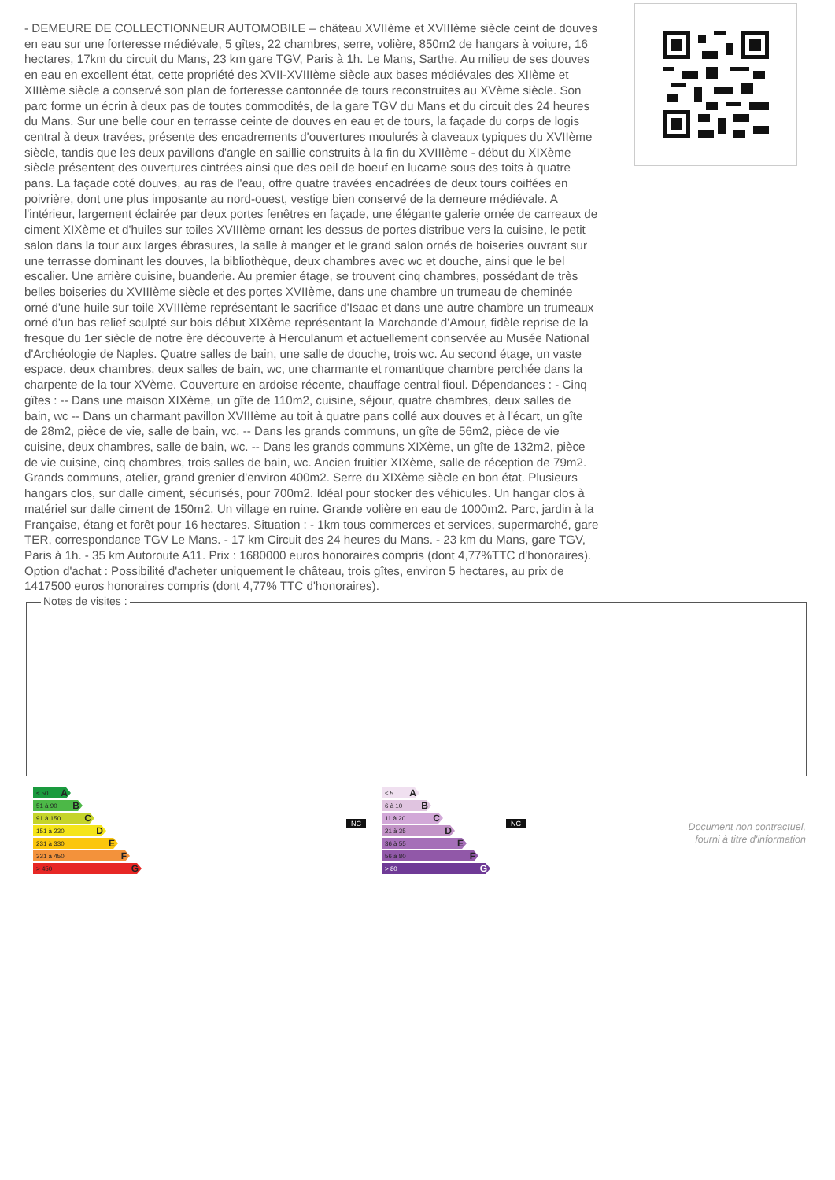- DEMEURE DE COLLECTIONNEUR AUTOMOBILE – château XVIIème et XVIIIème siècle ceint de douves en eau sur une forteresse médiévale, 5 gîtes, 22 chambres, serre, volière, 850m2 de hangars à voiture, 16 hectares, 17km du circuit du Mans, 23 km gare TGV, Paris à 1h. Le Mans, Sarthe. Au milieu de ses douves en eau en excellent état, cette propriété des XVII-XVIIIème siècle aux bases médiévales des XIIème et XIIIème siècle a conservé son plan de forteresse cantonnée de tours reconstruites au XVème siècle. Son parc forme un écrin à deux pas de toutes commodités, de la gare TGV du Mans et du circuit des 24 heures du Mans. Sur une belle cour en terrasse ceinte de douves en eau et de tours, la façade du corps de logis central à deux travées, présente des encadrements d'ouvertures moulurés à claveaux typiques du XVIIème siècle, tandis que les deux pavillons d'angle en saillie construits à la fin du XVIIIème - début du XIXème siècle présentent des ouvertures cintrées ainsi que des oeil de boeuf en lucarne sous des toits à quatre pans. La façade coté douves, au ras de l'eau, offre quatre travées encadrées de deux tours coiffées en poivrière, dont une plus imposante au nord-ouest, vestige bien conservé de la demeure médiévale. A l'intérieur, largement éclairée par deux portes fenêtres en façade, une élégante galerie ornée de carreaux de ciment XIXème et d'huiles sur toiles XVIIIème ornant les dessus de portes distribue vers la cuisine, le petit salon dans la tour aux larges ébrasures, la salle à manger et le grand salon ornés de boiseries ouvrant sur une terrasse dominant les douves, la bibliothèque, deux chambres avec wc et douche, ainsi que le bel escalier. Une arrière cuisine, buanderie. Au premier étage, se trouvent cinq chambres, possédant de très belles boiseries du XVIIIème siècle et des portes XVIIème, dans une chambre un trumeau de cheminée orné d'une huile sur toile XVIIIème représentant le sacrifice d'Isaac et dans une autre chambre un trumeaux orné d'un bas relief sculpté sur bois début XIXème représentant la Marchande d'Amour, fidèle reprise de la fresque du 1er siècle de notre ère découverte à Herculanum et actuellement conservée au Musée National d'Archéologie de Naples. Quatre salles de bain, une salle de douche, trois wc. Au second étage, un vaste espace, deux chambres, deux salles de bain, wc, une charmante et romantique chambre perchée dans la charpente de la tour XVème. Couverture en ardoise récente, chauffage central fioul. Dépendances : - Cinq gîtes : -- Dans une maison XIXème, un gîte de 110m2, cuisine, séjour, quatre chambres, deux salles de bain, wc -- Dans un charmant pavillon XVIIIème au toit à quatre pans collé aux douves et à l'écart, un gîte de 28m2, pièce de vie, salle de bain, wc. -- Dans les grands communs, un gîte de 56m2, pièce de vie cuisine, deux chambres, salle de bain, wc. -- Dans les grands communs XIXème, un gîte de 132m2, pièce de vie cuisine, cinq chambres, trois salles de bain, wc. Ancien fruitier XIXème, salle de réception de 79m2. Grands communs, atelier, grand grenier d'environ 400m2. Serre du XIXème siècle en bon état. Plusieurs hangars clos, sur dalle ciment, sécurisés, pour 700m2. Idéal pour stocker des véhicules. Un hangar clos à matériel sur dalle ciment de 150m2. Un village en ruine. Grande volière en eau de 1000m2. Parc, jardin à la Française, étang et forêt pour 16 hectares. Situation : - 1km tous commerces et services, supermarché, gare TER, correspondance TGV Le Mans. - 17 km Circuit des 24 heures du Mans. - 23 km du Mans, gare TGV, Paris à 1h. - 35 km Autoroute A11. Prix : 1680000 euros honoraires compris (dont 4,77%TTC d'honoraires). Option d'achat : Possibilité d'acheter uniquement le château, trois gîtes, environ 5 hectares, au prix de 1417500 euros honoraires compris (dont 4,77% TTC d'honoraires).
Notes de visites :
≤ 50 A
51 à 90 B
91 à 150 C
151 à 230 D
231 à 330 E
331 à 450 F
> 450 G
NC
≤ 5 A
6 à 10 B
11 à 20 C
21 à 35 D
36 à 55 E
56 à 80 F
> 80 G
NC
Document non contractuel,
fourni à titre d'information